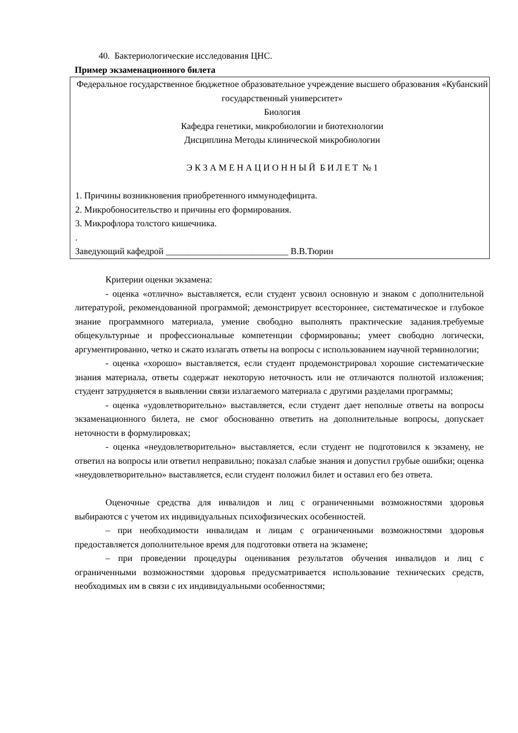40. Бактериологические исследования ЦНС.
Пример экзаменационного билета
Федеральное государственное бюджетное образовательное учреждение высшего образования «Кубанский государственный университет»
Биология
Кафедра генетики, микробиологии и биотехнологии
Дисциплина Методы клинической микробиологии
Э К З А М Е Н А Ц И О Н Н Ы Й Б И Л Е Т № 1
1. Причины возникновения приобретенного иммунодефицита.
2. Микробоносительство и причины его формирования.
3. Микрофлора толстого кишечника.
.
Заведующий кафедрой ___________________________ В.В.Тюрин
Критерии оценки экзамена:
- оценка «отлично» выставляется, если студент усвоил основную и знаком с дополнительной литературой, рекомендованной программой; демонстрирует всестороннее, систематическое и глубокое знание программного материала, умение свободно выполнять практические задания.требуемые общекультурные и профессиональные компетенции сформированы; умеет свободно логически, аргументированно, четко и сжато излагать ответы на вопросы с использованием научной терминологии;
- оценка «хорошо» выставляется, если студент продемонстрировал хорошие систематические знания материала, ответы содержат некоторую неточность или не отличаются полнотой изложения; студент затрудняется в выявлении связи излагаемого материала с другими разделами программы;
- оценка «удовлетворительно» выставляется, если студент дает неполные ответы на вопросы экзаменационного билета, не смог обоснованно ответить на дополнительные вопросы, допускает неточности в формулировках;
- оценка «неудовлетворительно» выставляется, если студент не подготовился к экзамену, не ответил на вопросы или ответил неправильно; показал слабые знания и допустил грубые ошибки; оценка «неудовлетворительно» выставляется, если студент положил билет и оставил его без ответа.
Оценочные средства для инвалидов и лиц с ограниченными возможностями здоровья выбираются с учетом их индивидуальных психофизических особенностей.
– при необходимости инвалидам и лицам с ограниченными возможностями здоровья предоставляется дополнительное время для подготовки ответа на экзамене;
– при проведении процедуры оценивания результатов обучения инвалидов и лиц с ограниченными возможностями здоровья предусматривается использование технических средств, необходимых им в связи с их индивидуальными особенностями;